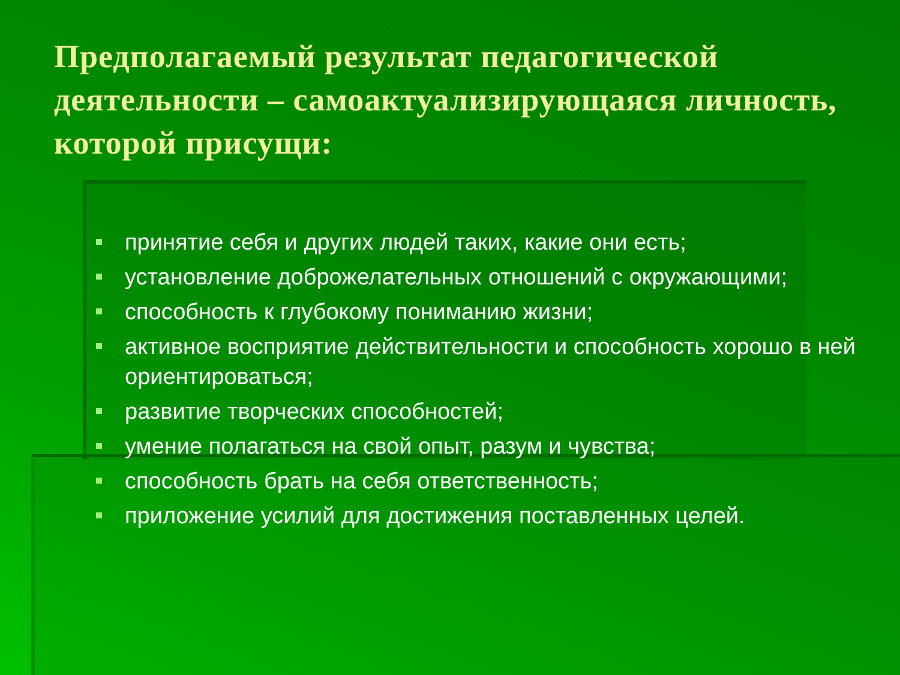Предполагаемый результат педагогической деятельности – самоактуализирующаяся личность, которой присущи:
принятие себя и других людей таких, какие они есть;
установление доброжелательных отношений с окружающими;
способность к глубокому пониманию жизни;
активное восприятие действительности и способность хорошо в ней ориентироваться;
развитие творческих способностей;
умение полагаться на свой опыт, разум и чувства;
способность брать на себя ответственность;
приложение усилий для достижения поставленных целей.